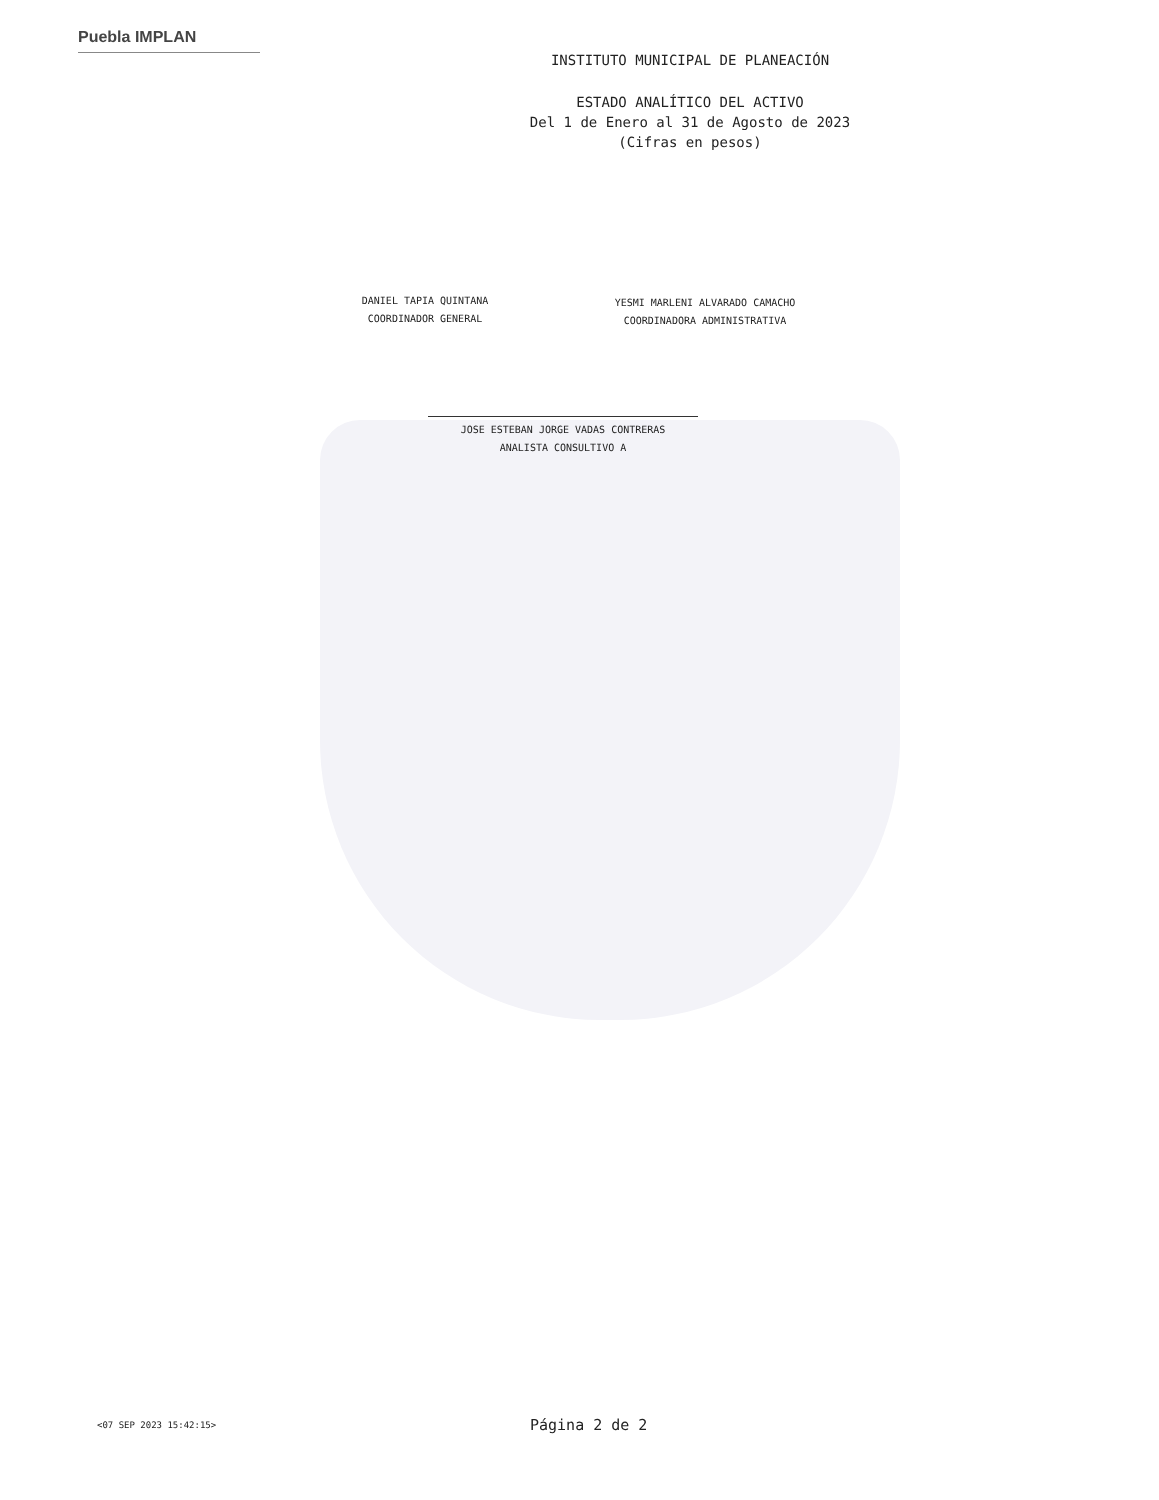Puebla IMPLAN
INSTITUTO MUNICIPAL DE PLANEACIÓN
ESTADO ANALÍTICO DEL ACTIVO
Del 1 de Enero al 31 de Agosto de 2023
(Cifras en pesos)
DANIEL TAPIA QUINTANA
COORDINADOR GENERAL
YESMI MARLENI ALVARADO CAMACHO
COORDINADORA ADMINISTRATIVA
JOSE ESTEBAN JORGE VADAS CONTRERAS
ANALISTA CONSULTIVO A
<07 SEP 2023 15:42:15> Página 2 de 2